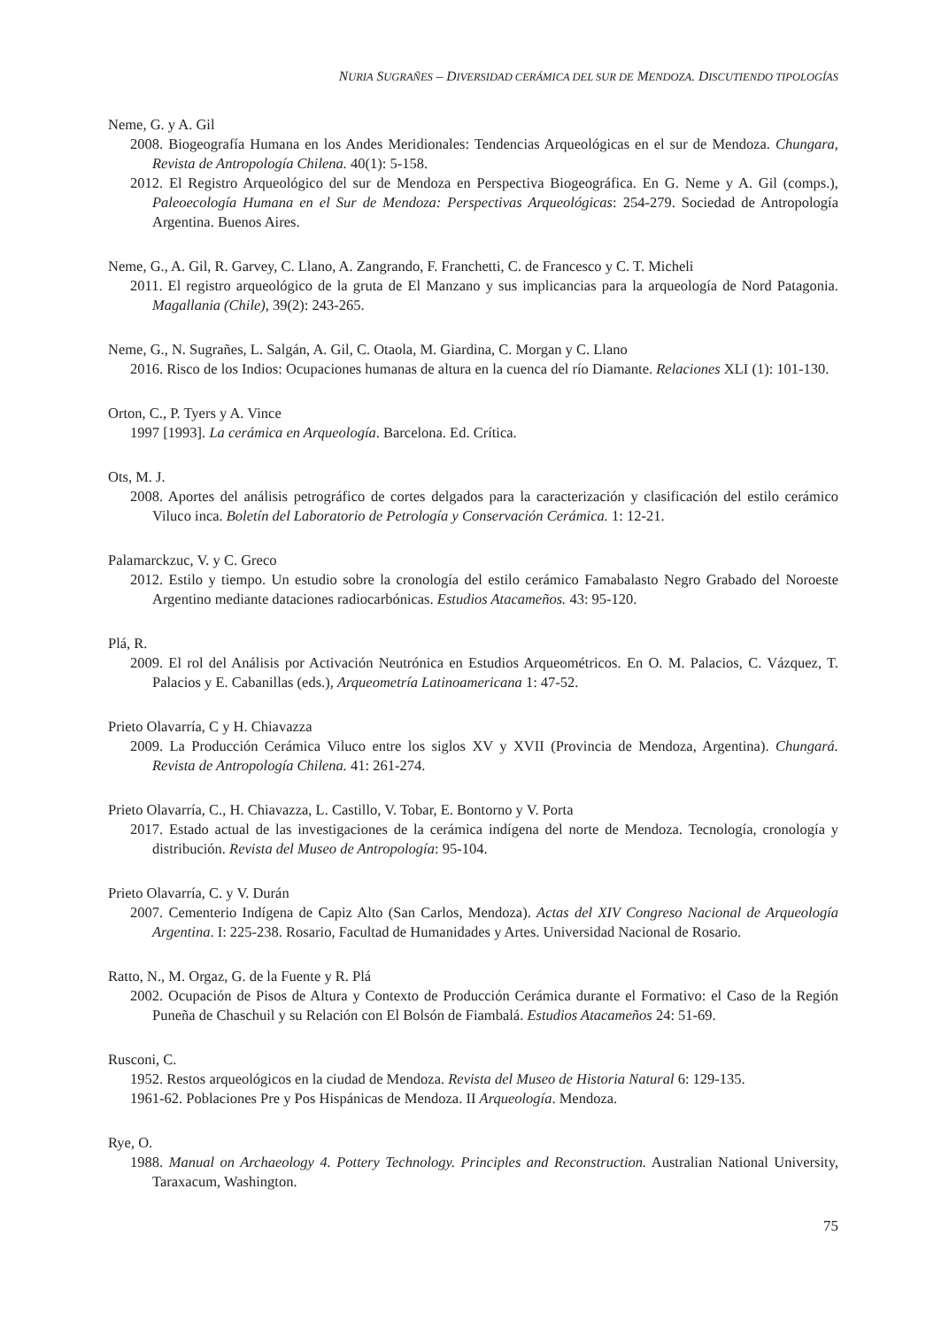NURIA SUGRAÑES – DIVERSIDAD CERÁMICA DEL SUR DE MENDOZA. DISCUTIENDO TIPOLOGÍAS
Neme, G. y A. Gil
2008. Biogeografía Humana en los Andes Meridionales: Tendencias Arqueológicas en el sur de Mendoza. Chungara, Revista de Antropología Chilena. 40(1): 5-158.
2012. El Registro Arqueológico del sur de Mendoza en Perspectiva Biogeográfica. En G. Neme y A. Gil (comps.), Paleoecología Humana en el Sur de Mendoza: Perspectivas Arqueológicas: 254-279. Sociedad de Antropología Argentina. Buenos Aires.
Neme, G., A. Gil, R. Garvey, C. Llano, A. Zangrando, F. Franchetti, C. de Francesco y C. T. Micheli
2011. El registro arqueológico de la gruta de El Manzano y sus implicancias para la arqueología de Nord Patagonia. Magallania (Chile), 39(2): 243-265.
Neme, G., N. Sugrañes, L. Salgán, A. Gil, C. Otaola, M. Giardina, C. Morgan y C. Llano
2016. Risco de los Indios: Ocupaciones humanas de altura en la cuenca del río Diamante. Relaciones XLI (1): 101-130.
Orton, C., P. Tyers y A. Vince
1997 [1993]. La cerámica en Arqueología. Barcelona. Ed. Crítica.
Ots, M. J.
2008. Aportes del análisis petrográfico de cortes delgados para la caracterización y clasificación del estilo cerámico Viluco inca. Boletín del Laboratorio de Petrología y Conservación Cerámica. 1: 12-21.
Palamarckzuc, V. y C. Greco
2012. Estilo y tiempo. Un estudio sobre la cronología del estilo cerámico Famabalasto Negro Grabado del Noroeste Argentino mediante dataciones radiocarbónicas. Estudios Atacameños. 43: 95-120.
Plá, R.
2009. El rol del Análisis por Activación Neutrónica en Estudios Arqueométricos. En O. M. Palacios, C. Vázquez, T. Palacios y E. Cabanillas (eds.), Arqueometría Latinoamericana 1: 47-52.
Prieto Olavarría, C y H. Chiavazza
2009. La Producción Cerámica Viluco entre los siglos XV y XVII (Provincia de Mendoza, Argentina). Chungará. Revista de Antropología Chilena. 41: 261-274.
Prieto Olavarría, C., H. Chiavazza, L. Castillo, V. Tobar, E. Bontorno y V. Porta
2017. Estado actual de las investigaciones de la cerámica indígena del norte de Mendoza. Tecnología, cronología y distribución. Revista del Museo de Antropología: 95-104.
Prieto Olavarría, C. y V. Durán
2007. Cementerio Indígena de Capiz Alto (San Carlos, Mendoza). Actas del XIV Congreso Nacional de Arqueología Argentina. I: 225-238. Rosario, Facultad de Humanidades y Artes. Universidad Nacional de Rosario.
Ratto, N., M. Orgaz, G. de la Fuente y R. Plá
2002. Ocupación de Pisos de Altura y Contexto de Producción Cerámica durante el Formativo: el Caso de la Región Puneña de Chaschuil y su Relación con El Bolsón de Fiambalá. Estudios Atacameños 24: 51-69.
Rusconi, C.
1952. Restos arqueológicos en la ciudad de Mendoza. Revista del Museo de Historia Natural 6: 129-135.
1961-62. Poblaciones Pre y Pos Hispánicas de Mendoza. II Arqueología. Mendoza.
Rye, O.
1988. Manual on Archaeology 4. Pottery Technology. Principles and Reconstruction. Australian National University, Taraxacum, Washington.
75